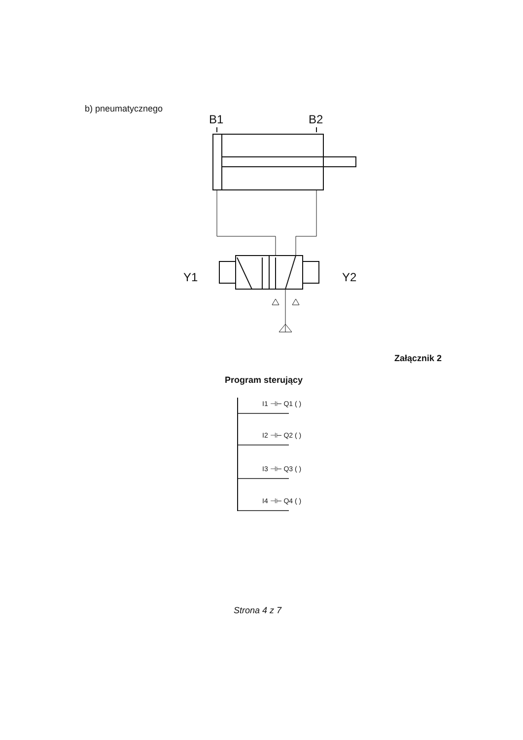b) pneumatycznego
B1 B2
Y1 Y2
Załącznik 2
Program sterujący
I1 ⊣⊢ Q1 ( )
I2 ⊣⊢ Q2 ( )
I3 ⊣⊢ Q3 ( )
I4 ⊣⊢ Q4 ( )
Strona 4 z 7